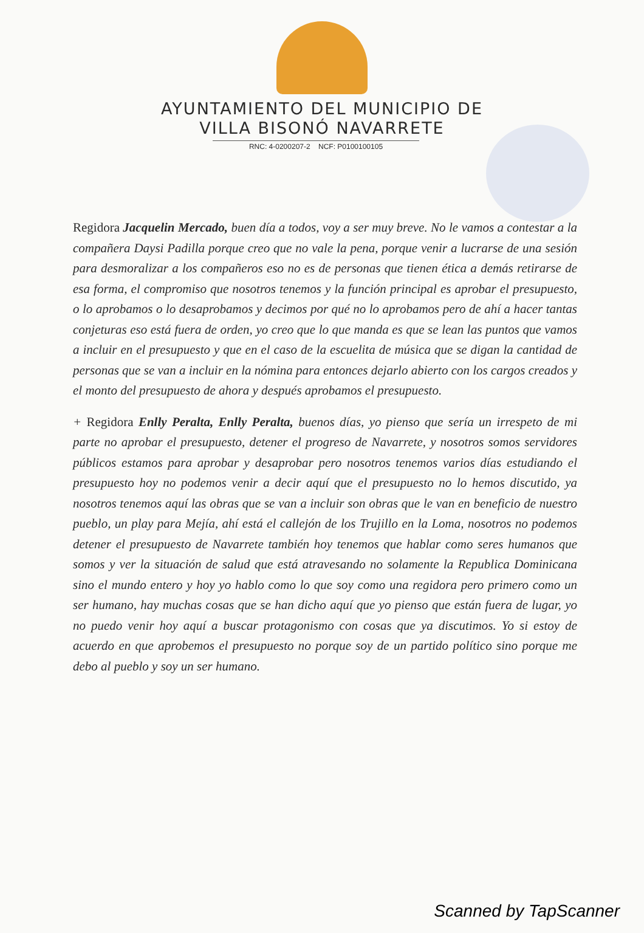AYUNTAMIENTO DEL MUNICIPIO DE
VILLA BISONÓ NAVARRETE
RNC: 4-0200207-2 NCF: P0100100105
Regidora Jacquelin Mercado, buen día a todos, voy a ser muy breve. No le vamos a contestar a la compañera Daysi Padilla porque creo que no vale la pena, porque venir a lucrarse de una sesión para desmoralizar a los compañeros eso no es de personas que tienen ética a demás retirarse de esa forma, el compromiso que nosotros tenemos y la función principal es aprobar el presupuesto, o lo aprobamos o lo desaprobamos y decimos por qué no lo aprobamos pero de ahí a hacer tantas conjeturas eso está fuera de orden, yo creo que lo que manda es que se lean las puntos que vamos a incluir en el presupuesto y que en el caso de la escuelita de música que se digan la cantidad de personas que se van a incluir en la nómina para entonces dejarlo abierto con los cargos creados y el monto del presupuesto de ahora y después aprobamos el presupuesto.
+ Regidora Enlly Peralta, Enlly Peralta, buenos días, yo pienso que sería un irrespeto de mi parte no aprobar el presupuesto, detener el progreso de Navarrete, y nosotros somos servidores públicos estamos para aprobar y desaprobar pero nosotros tenemos varios días estudiando el presupuesto hoy no podemos venir a decir aquí que el presupuesto no lo hemos discutido, ya nosotros tenemos aquí las obras que se van a incluir son obras que le van en beneficio de nuestro pueblo, un play para Mejía, ahí está el callejón de los Trujillo en la Loma, nosotros no podemos detener el presupuesto de Navarrete también hoy tenemos que hablar como seres humanos que somos y ver la situación de salud que está atravesando no solamente la Republica Dominicana sino el mundo entero y hoy yo hablo como lo que soy como una regidora pero primero como un ser humano, hay muchas cosas que se han dicho aquí que yo pienso que están fuera de lugar, yo no puedo venir hoy aquí a buscar protagonismo con cosas que ya discutimos. Yo si estoy de acuerdo en que aprobemos el presupuesto no porque soy de un partido político sino porque me debo al pueblo y soy un ser humano.
Scanned by TapScanner